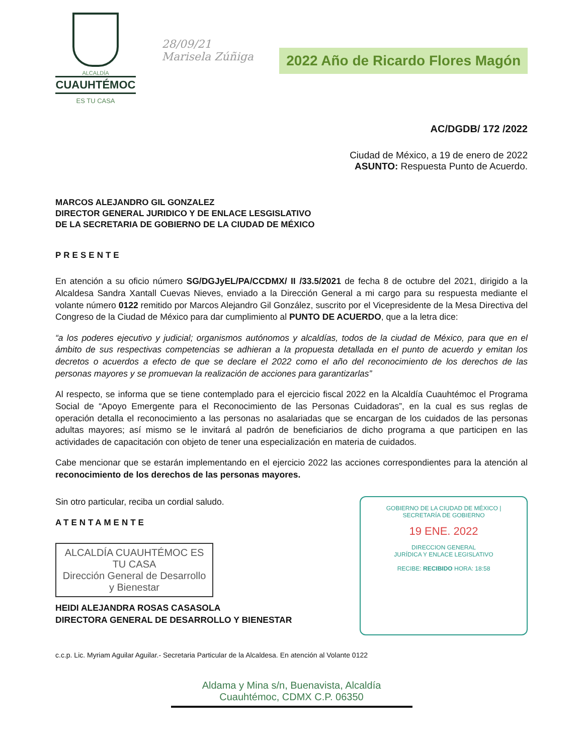ALCALDÍA
CUAUHTÉMOC
ES TU CASA
28/09/21
Marisela Zúñiga
2022 Año de Ricardo Flores Magón
AC/DGDB/ 172 /2022
Ciudad de México, a 19 de enero de 2022
ASUNTO: Respuesta Punto de Acuerdo.
MARCOS ALEJANDRO GIL GONZALEZ
DIRECTOR GENERAL JURIDICO Y DE ENLACE LESGISLATIVO
DE LA SECRETARIA DE GOBIERNO DE LA CIUDAD DE MÉXICO
PRESENTE
En atención a su oficio número SG/DGJyEL/PA/CCDMX/ II /33.5/2021 de fecha 8 de octubre del 2021, dirigido a la Alcaldesa Sandra Xantall Cuevas Nieves, enviado a la Dirección General a mi cargo para su respuesta mediante el volante número 0122 remitido por Marcos Alejandro Gil González, suscrito por el Vicepresidente de la Mesa Directiva del Congreso de la Ciudad de México para dar cumplimiento al PUNTO DE ACUERDO, que a la letra dice:
“a los poderes ejecutivo y judicial; organismos autónomos y alcaldías, todos de la ciudad de México, para que en el ámbito de sus respectivas competencias se adhieran a la propuesta detallada en el punto de acuerdo y emitan los decretos o acuerdos a efecto de que se declare el 2022 como el año del reconocimiento de los derechos de las personas mayores y se promuevan la realización de acciones para garantizarlas”
Al respecto, se informa que se tiene contemplado para el ejercicio fiscal 2022 en la Alcaldía Cuauhtémoc el Programa Social de “Apoyo Emergente para el Reconocimiento de las Personas Cuidadoras”, en la cual es sus reglas de operación detalla el reconocimiento a las personas no asalariadas que se encargan de los cuidados de las personas adultas mayores; así mismo se le invitará al padrón de beneficiarios de dicho programa a que participen en las actividades de capacitación con objeto de tener una especialización en materia de cuidados.
Cabe mencionar que se estarán implementando en el ejercicio 2022 las acciones correspondientes para la atención al reconocimiento de los derechos de las personas mayores.
Sin otro particular, reciba un cordial saludo.
ATENTAMENTE
ALCALDÍA CUAUHTÉMOC ES TU CASA
Dirección General de Desarrollo y Bienestar
HEIDI ALEJANDRA ROSAS CASASOLA
DIRECTORA GENERAL DE DESARROLLO Y BIENESTAR
GOBIERNO DE LA CIUDAD DE MÉXICO | SECRETARÍA DE GOBIERNO
19 ENE. 2022
DIRECCION GENERAL
JURÍDICA Y ENLACE LEGISLATIVO
RECIBE: RECIBIDO HORA: 18:58
c.c.p. Lic. Myriam Aguilar Aguilar.- Secretaria Particular de la Alcaldesa. En atención al Volante 0122
Aldama y Mina s/n, Buenavista, Alcaldía Cuauhtémoc, CDMX C.P. 06350